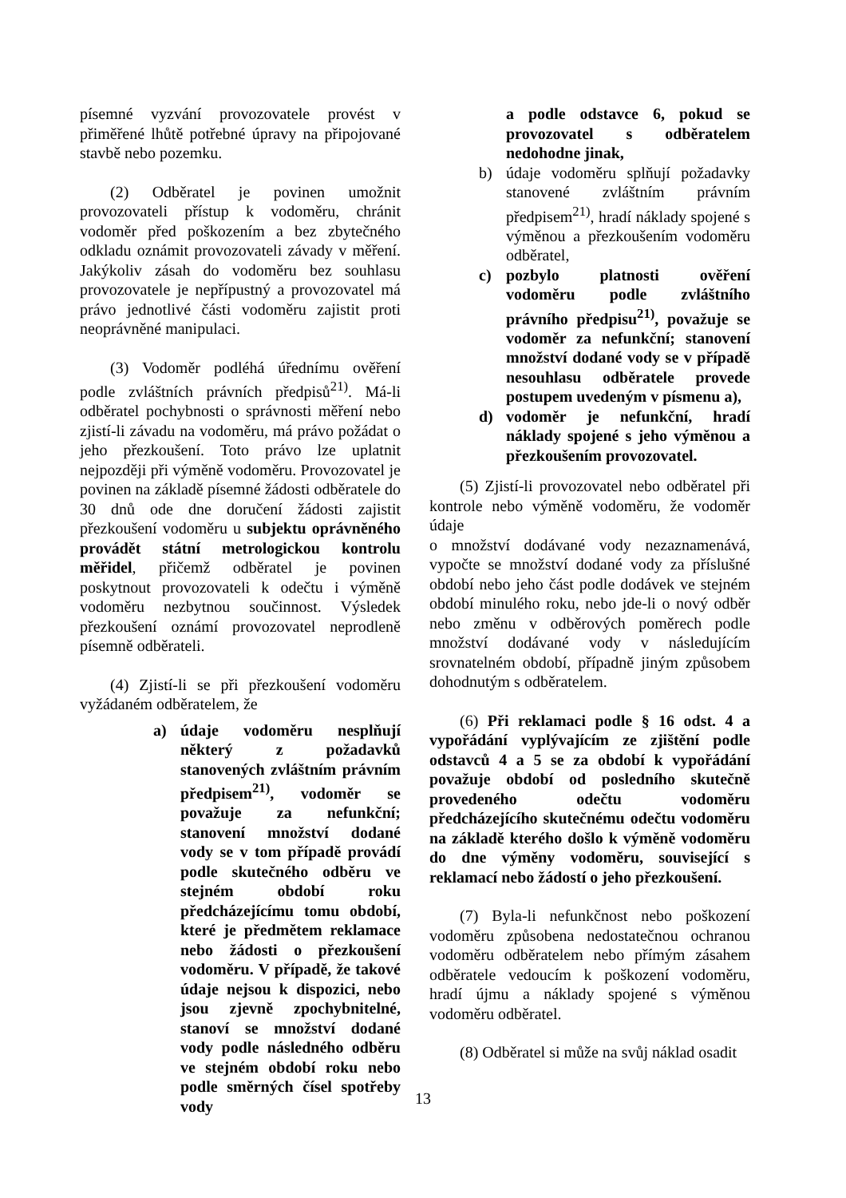písemné vyzvání provozovatele provést v přiměřené lhůtě potřebné úpravy na připojované stavbě nebo pozemku.
(2) Odběratel je povinen umožnit provozovateli přístup k vodoměru, chránit vodoměr před poškozením a bez zbytečného odkladu oznámit provozovateli závady v měření. Jakýkoliv zásah do vodoměru bez souhlasu provozovatele je nepřípustný a provozovatel má právo jednotlivé části vodoměru zajistit proti neoprávněné manipulaci.
(3) Vodoměr podléhá úřednímu ověření podle zvláštních právních předpisů<sup>21)</sup>. Má-li odběratel pochybnosti o správnosti měření nebo zjistí-li závadu na vodoměru, má právo požádat o jeho přezkoušení. Toto právo lze uplatnit nejpozději při výměně vodoměru. Provozovatel je povinen na základě písemné žádosti odběratele do 30 dnů ode dne doručení žádosti zajistit přezkoušení vodoměru u subjektu oprávněného provádět státní metrologickou kontrolu měřidel, přičemž odběratel je povinen poskytnout provozovateli k odečtu i výměně vodoměru nezbytnou součinnost. Výsledek přezkoušení oznámí provozovatel neprodleně písemně odběrateli.
(4) Zjistí-li se při přezkoušení vodoměru vyžádaném odběratelem, že
a) údaje vodoměru nesplňují některý z požadavků stanovených zvláštním právním předpisem<sup>21)</sup>, vodoměr se považuje za nefunkční; stanovení množství dodané vody se v tom případě provádí podle skutečného odběru ve stejném období roku předcházejícímu tomu období, které je předmětem reklamace nebo žádosti o přezkoušení vodoměru. V případě, že takové údaje nejsou k dispozici, nebo jsou zjevně zpochybnitelné, stanoví se množství dodané vody podle následného odběru ve stejném období roku nebo podle směrných čísel spotřeby vody
a podle odstavce 6, pokud se provozovatel s odběratelem nedohodne jinak,
b) údaje vodoměru splňují požadavky stanovené zvláštním právním předpisem<sup>21)</sup>, hradí náklady spojené s výměnou a přezkoušením vodoměru odběratel,
c) pozbylo platnosti ověření vodoměru podle zvláštního právního předpisu<sup>21)</sup>, považuje se vodoměr za nefunkční; stanovení množství dodané vody se v případě nesouhlasu odběratele provede postupem uvedeným v písmenu a),
d) vodoměr je nefunkční, hradí náklady spojené s jeho výměnou a přezkoušením provozovatel.
(5) Zjistí-li provozovatel nebo odběratel při kontrole nebo výměně vodoměru, že vodoměr údaje
o množství dodávané vody nezaznamenává, vypočte se množství dodané vody za příslušné období nebo jeho část podle dodávek ve stejném období minulého roku, nebo jde-li o nový odběr nebo změnu v odběrových poměrech podle množství dodávané vody v následujícím srovnatelném období, případně jiným způsobem dohodnutým s odběratelem.
(6) Při reklamaci podle § 16 odst. 4 a vypořádání vyplývajícím ze zjištění podle odstavců 4 a 5 se za období k vypořádání považuje období od posledního skutečně provedeného odečtu vodoměru předcházejícího skutečnému odečtu vodoměru na základě kterého došlo k výměně vodoměru do dne výměny vodoměru, související s reklamací nebo žádostí o jeho přezkoušení.
(7) Byla-li nefunkčnost nebo poškození vodoměru způsobena nedostatečnou ochranou vodoměru odběratelem nebo přímým zásahem odběratele vedoucím k poškození vodoměru, hradí újmu a náklady spojené s výměnou vodoměru odběratel.
(8) Odběratel si může na svůj náklad osadit
13